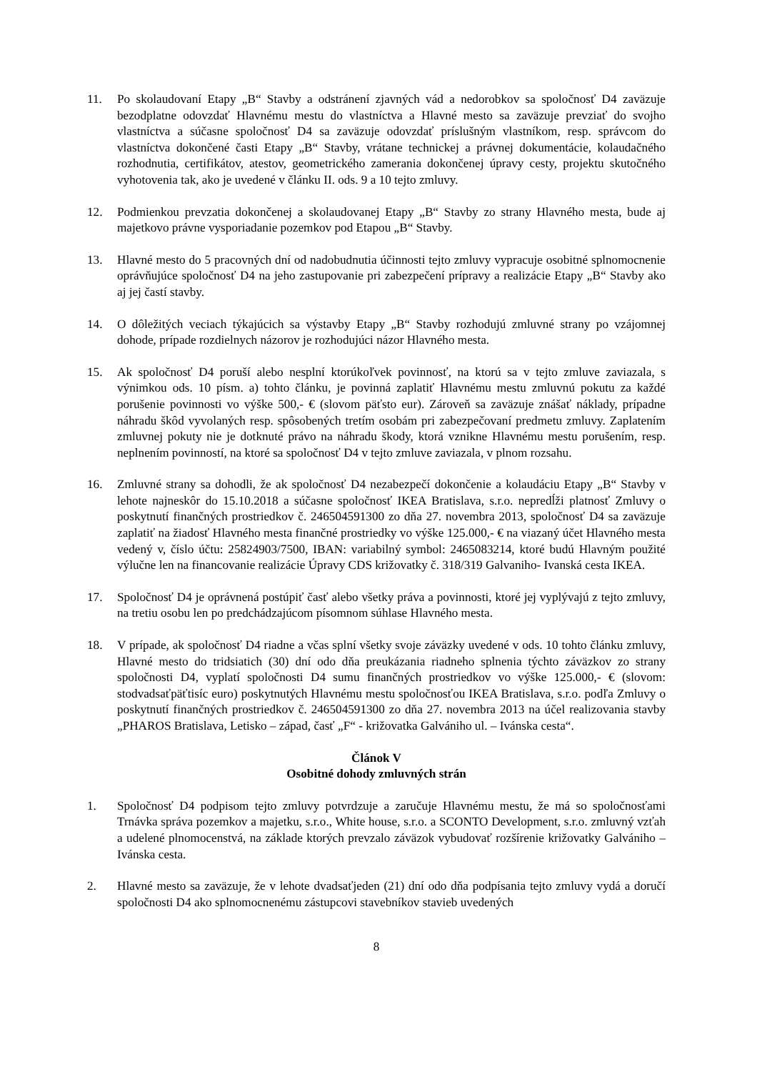11. Po skolaudovaní Etapy „B“ Stavby a odstránení zjavných vád a nedorobkov sa spoločnosť D4 zaväzuje bezodplatne odovzdať Hlavnému mestu do vlastníctva a Hlavné mesto sa zaväzuje prevziať do svojho vlastníctva a súčasne spoločnosť D4 sa zaväzuje odovzdať príslušným vlastníkom, resp. správcom do vlastníctva dokončené časti Etapy „B“ Stavby, vrátane technickej a právnej dokumentácie, kolaudačného rozhodnutia, certifikátov, atestov, geometrického zamerania dokončenej úpravy cesty, projektu skutočného vyhotovenia tak, ako je uvedené v článku II. ods. 9 a 10 tejto zmluvy.
12. Podmienkou prevzatia dokončenej a skolaudovanej Etapy „B“ Stavby zo strany Hlavného mesta, bude aj majetkovo právne vysporiadanie pozemkov pod Etapou „B“ Stavby.
13. Hlavné mesto do 5 pracovných dní od nadobudnutia účinnosti tejto zmluvy vypracuje osobitné splnomocnenie oprávňujúce spoločnosť D4 na jeho zastupovanie pri zabezpečení prípravy a realizácie Etapy „B“ Stavby ako aj jej častí stavby.
14. O dôležitých veciach týkajúcich sa výstavby Etapy „B“ Stavby rozhodujú zmluvné strany po vzájomnej dohode, prípade rozdielnych názorov je rozhodujúci názor Hlavného mesta.
15. Ak spoločnosť D4 poruší alebo nesplní ktorúkoľvek povinnosť, na ktorú sa v tejto zmluve zaviazala, s výnimkou ods. 10 písm. a) tohto článku, je povinná zaplatiť Hlavnému mestu zmluvnú pokutu za každé porušenie povinnosti vo výške 500,- € (slovom päťsto eur). Zároveň sa zaväzuje znášať náklady, prípadne náhradu škôd vyvolaných resp. spôsobených tretím osobám pri zabezpečovaní predmetu zmluvy. Zaplatením zmluvnej pokuty nie je dotknuté právo na náhradu škody, ktorá vznikne Hlavnému mestu porušením, resp. neplnením povinností, na ktoré sa spoločnosť D4 v tejto zmluve zaviazala, v plnom rozsahu.
16. Zmluvné strany sa dohodli, že ak spoločnosť D4 nezabezpečí dokončenie a kolaudáciu Etapy „B“ Stavby v lehote najneskôr do 15.10.2018 a súčasne spoločnosť IKEA Bratislava, s.r.o. nepredĺži platnosť Zmluvy o poskytnutí finančných prostriedkov č. 246504591300 zo dňa 27. novembra 2013, spoločnosť D4 sa zaväzuje zaplatiť na žiadosť Hlavného mesta finančné prostriedky vo výške 125.000,- € na viazaný účet Hlavného mesta vedený v, číslo účtu: 25824903/7500, IBAN: variabilný symbol: 2465083214, ktoré budú Hlavným použité výlučne len na financovanie realizácie Úpravy CDS križovatky č. 318/319 Galvaniho- Ivanská cesta IKEA.
17. Spoločnosť D4 je oprávnená postúpiť časť alebo všetky práva a povinnosti, ktoré jej vyplývajú z tejto zmluvy, na tretiu osobu len po predchádzajúcom písomnom súhlase Hlavného mesta.
18. V prípade, ak spoločnosť D4 riadne a včas splní všetky svoje záväzky uvedené v ods. 10 tohto článku zmluvy, Hlavné mesto do tridsiatich (30) dní odo dňa preukázania riadneho splnenia týchto záväzkov zo strany spoločnosti D4, vyplatí spoločnosti D4 sumu finančných prostriedkov vo výške 125.000,- € (slovom: stodvadsaťpäťtisíc euro) poskytnutých Hlavnému mestu spoločnosťou IKEA Bratislava, s.r.o. podľa Zmluvy o poskytnutí finančných prostriedkov č. 246504591300 zo dňa 27. novembra 2013 na účel realizovania stavby „PHAROS Bratislava, Letisko – západ, časť „F“ - križovatka Galvániho ul. – Ivánska cesta“.
Článok V
Osobitné dohody zmluvných strán
1. Spoločnosť D4 podpisom tejto zmluvy potvrdzuje a zaručuje Hlavnému mestu, že má so spoločnosťami Trnávka správa pozemkov a majetku, s.r.o., White house, s.r.o. a SCONTO Development, s.r.o. zmluvný vzťah a udelené plnomocenstvá, na základe ktorých prevzalo záväzok vybudovať rozšírenie križovatky Galvániho – Ivánska cesta.
2. Hlavné mesto sa zaväzuje, že v lehote dvadsaťjeden (21) dní odo dňa podpísania tejto zmluvy vydá a doručí spoločnosti D4 ako splnomocnenému zástupcovi stavebníkov stavieb uvedených
8